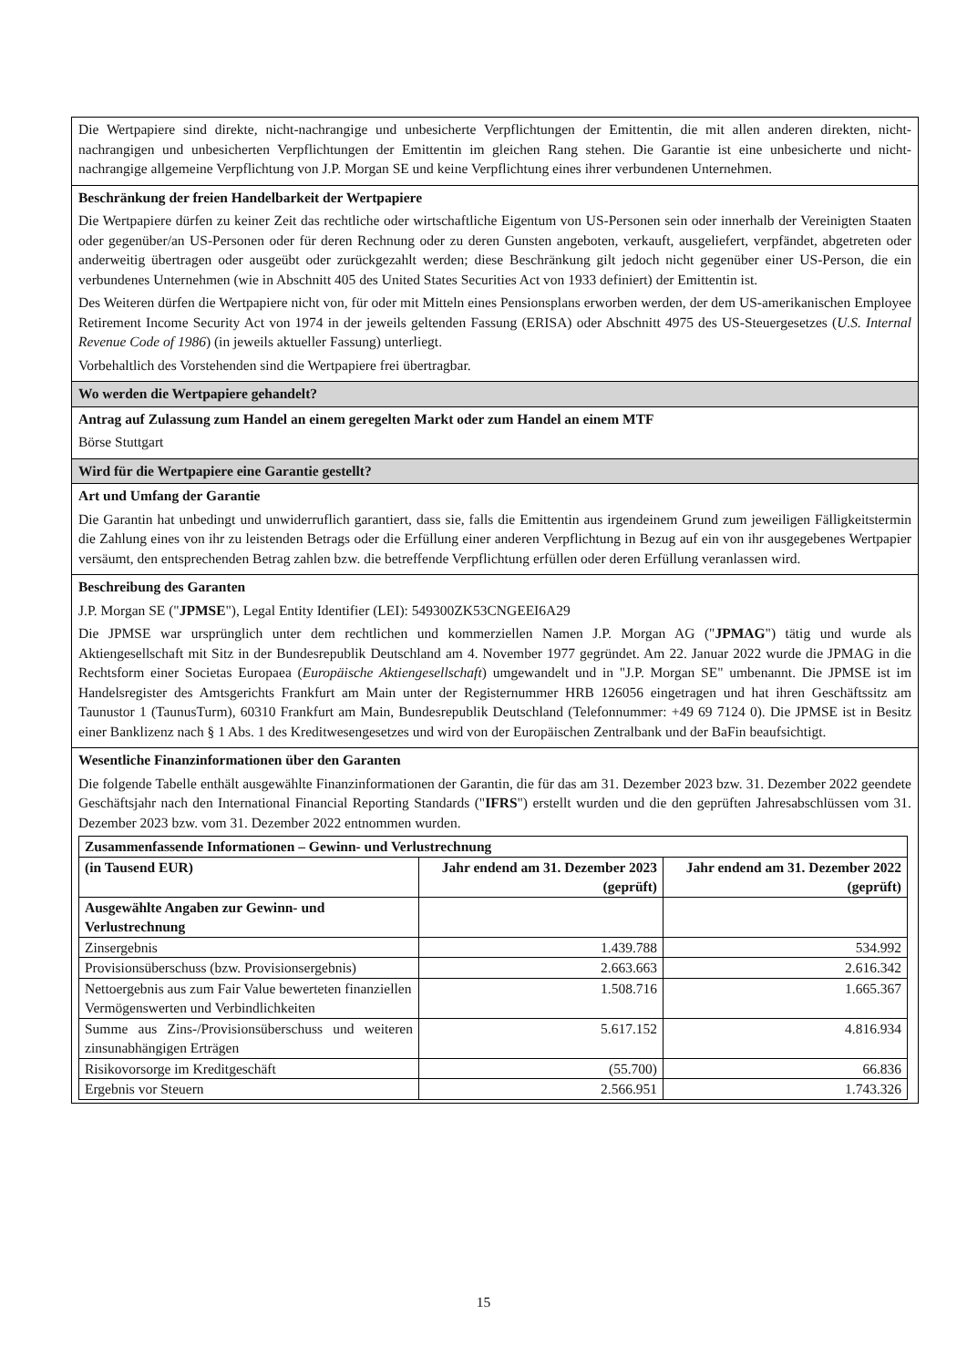Die Wertpapiere sind direkte, nicht-nachrangige und unbesicherte Verpflichtungen der Emittentin, die mit allen anderen direkten, nicht-nachrangigen und unbesicherten Verpflichtungen der Emittentin im gleichen Rang stehen. Die Garantie ist eine unbesicherte und nicht-nachrangige allgemeine Verpflichtung von J.P. Morgan SE und keine Verpflichtung eines ihrer verbundenen Unternehmen.
Beschränkung der freien Handelbarkeit der Wertpapiere
Die Wertpapiere dürfen zu keiner Zeit das rechtliche oder wirtschaftliche Eigentum von US-Personen sein oder innerhalb der Vereinigten Staaten oder gegenüber/an US-Personen oder für deren Rechnung oder zu deren Gunsten angeboten, verkauft, ausgeliefert, verpfändet, abgetreten oder anderweitig übertragen oder ausgeübt oder zurückgezahlt werden; diese Beschränkung gilt jedoch nicht gegenüber einer US-Person, die ein verbundenes Unternehmen (wie in Abschnitt 405 des United States Securities Act von 1933 definiert) der Emittentin ist.
Des Weiteren dürfen die Wertpapiere nicht von, für oder mit Mitteln eines Pensionsplans erworben werden, der dem US-amerikanischen Employee Retirement Income Security Act von 1974 in der jeweils geltenden Fassung (ERISA) oder Abschnitt 4975 des US-Steuergesetzes (U.S. Internal Revenue Code of 1986) (in jeweils aktueller Fassung) unterliegt.
Vorbehaltlich des Vorstehenden sind die Wertpapiere frei übertragbar.
Wo werden die Wertpapiere gehandelt?
Antrag auf Zulassung zum Handel an einem geregelten Markt oder zum Handel an einem MTF
Börse Stuttgart
Wird für die Wertpapiere eine Garantie gestellt?
Art und Umfang der Garantie
Die Garantin hat unbedingt und unwiderruflich garantiert, dass sie, falls die Emittentin aus irgendeinem Grund zum jeweiligen Fälligkeitstermin die Zahlung eines von ihr zu leistenden Betrags oder die Erfüllung einer anderen Verpflichtung in Bezug auf ein von ihr ausgegebenes Wertpapier versäumt, den entsprechenden Betrag zahlen bzw. die betreffende Verpflichtung erfüllen oder deren Erfüllung veranlassen wird.
Beschreibung des Garanten
J.P. Morgan SE ("JPMSE"), Legal Entity Identifier (LEI): 549300ZK53CNGEEI6A29
Die JPMSE war ursprünglich unter dem rechtlichen und kommerziellen Namen J.P. Morgan AG ("JPMAG") tätig und wurde als Aktiengesellschaft mit Sitz in der Bundesrepublik Deutschland am 4. November 1977 gegründet. Am 22. Januar 2022 wurde die JPMAG in die Rechtsform einer Societas Europaea (Europäische Aktiengesellschaft) umgewandelt und in "J.P. Morgan SE" umbenannt. Die JPMSE ist im Handelsregister des Amtsgerichts Frankfurt am Main unter der Registernummer HRB 126056 eingetragen und hat ihren Geschäftssitz am Taunustor 1 (TaunusTurm), 60310 Frankfurt am Main, Bundesrepublik Deutschland (Telefonnummer: +49 69 7124 0). Die JPMSE ist in Besitz einer Banklizenz nach § 1 Abs. 1 des Kreditwesengesetzes und wird von der Europäischen Zentralbank und der BaFin beaufsichtigt.
Wesentliche Finanzinformationen über den Garanten
Die folgende Tabelle enthält ausgewählte Finanzinformationen der Garantin, die für das am 31. Dezember 2023 bzw. 31. Dezember 2022 geendete Geschäftsjahr nach den International Financial Reporting Standards ("IFRS") erstellt wurden und die den geprüften Jahresabschlüssen vom 31. Dezember 2023 bzw. vom 31. Dezember 2022 entnommen wurden.
| Zusammenfassende Informationen – Gewinn- und Verlustrechnung | | |
| --- | --- | --- |
| (in Tausend EUR) | Jahr endend am 31. Dezember 2023 (geprüft) | Jahr endend am 31. Dezember 2022 (geprüft) |
| Ausgewählte Angaben zur Gewinn- und Verlustrechnung | | |
| Zinsergebnis | 1.439.788 | 534.992 |
| Provisionsüberschuss (bzw. Provisionsergebnis) | 2.663.663 | 2.616.342 |
| Nettoergebnis aus zum Fair Value bewerteten finanziellen Vermögenswerten und Verbindlichkeiten | 1.508.716 | 1.665.367 |
| Summe aus Zins-/Provisionsüberschuss und weiteren zinsunabhängigen Erträgen | 5.617.152 | 4.816.934 |
| Risikovorsorge im Kreditgeschäft | (55.700) | 66.836 |
| Ergebnis vor Steuern | 2.566.951 | 1.743.326 |
15